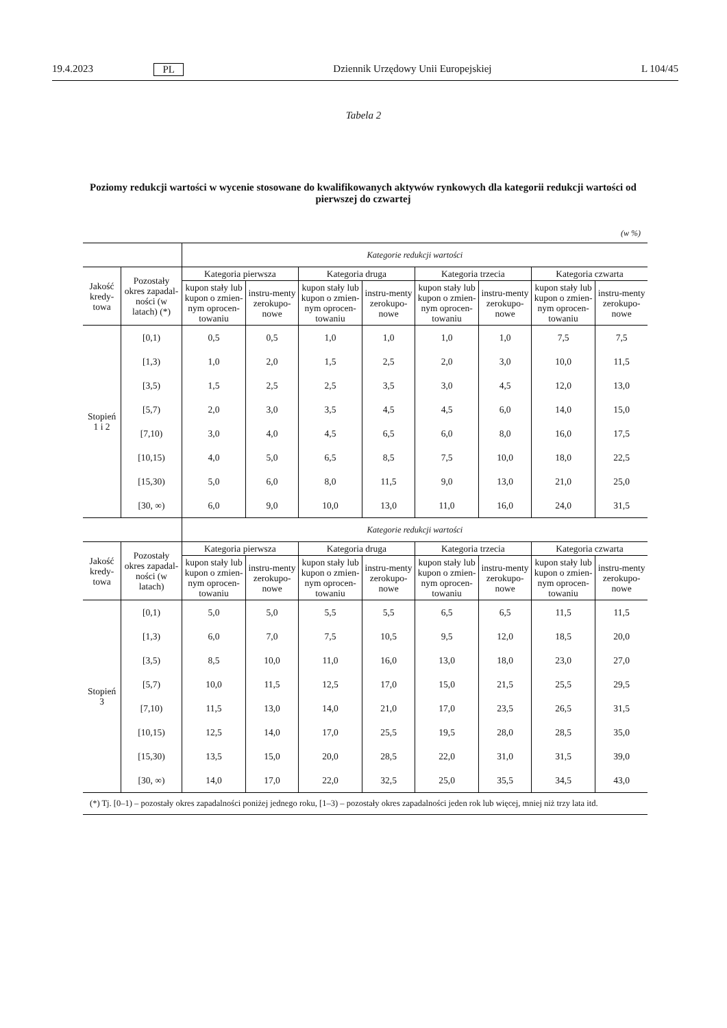19.4.2023 PL Dziennik Urzędowy Unii Europejskiej L 104/45
Tabela 2
Poziomy redukcji wartości w wycenie stosowane do kwalifikowanych aktywów rynkowych dla kategorii redukcji wartości od pierwszej do czwartej
(w %)
| | | Kategorie redukcji wartości | | | | | | | |
| --- | --- | --- | --- | --- | --- | --- | --- | --- | --- |
| Jakość kredy-towa | Pozostały okres zapadal-ności (w latach) (*) | Kategoria pierwsza | | Kategoria druga | | Kategoria trzecia | | Kategoria czwarta | |
| | | kupon stały lub kupon o zmien-nym oprocen-towaniu | instru-menty zerokupo-nowe | kupon stały lub kupon o zmien-nym oprocen-towaniu | instru-menty zerokupo-nowe | kupon stały lub kupon o zmien-nym oprocen-towaniu | instru-menty zerokupo-nowe | kupon stały lub kupon o zmien-nym oprocen-towaniu | instru-menty zerokupo-nowe |
| Stopień 1 i 2 | [0,1) | 0,5 | 0,5 | 1,0 | 1,0 | 1,0 | 1,0 | 7,5 | 7,5 |
| | [1,3) | 1,0 | 2,0 | 1,5 | 2,5 | 2,0 | 3,0 | 10,0 | 11,5 |
| | [3,5) | 1,5 | 2,5 | 2,5 | 3,5 | 3,0 | 4,5 | 12,0 | 13,0 |
| | [5,7) | 2,0 | 3,0 | 3,5 | 4,5 | 4,5 | 6,0 | 14,0 | 15,0 |
| | [7,10) | 3,0 | 4,0 | 4,5 | 6,5 | 6,0 | 8,0 | 16,0 | 17,5 |
| | [10,15) | 4,0 | 5,0 | 6,5 | 8,5 | 7,5 | 10,0 | 18,0 | 22,5 |
| | [15,30) | 5,0 | 6,0 | 8,0 | 11,5 | 9,0 | 13,0 | 21,0 | 25,0 |
| | [30, ∞) | 6,0 | 9,0 | 10,0 | 13,0 | 11,0 | 16,0 | 24,0 | 31,5 |
| | | Kategorie redukcji wartości | | | | | | | |
| Jakość kredy-towa | Pozostały okres zapadal-ności (w latach) | Kategoria pierwsza | | Kategoria druga | | Kategoria trzecia | | Kategoria czwarta | |
| | | kupon stały lub kupon o zmien-nym oprocen-towaniu | instru-menty zerokupo-nowe | kupon stały lub kupon o zmien-nym oprocen-towaniu | instru-menty zerokupo-nowe | kupon stały lub kupon o zmien-nym oprocen-towaniu | instru-menty zerokupo-nowe | kupon stały lub kupon o zmien-nym oprocen-towaniu | instru-menty zerokupo-nowe |
| Stopień 3 | [0,1) | 5,0 | 5,0 | 5,5 | 5,5 | 6,5 | 6,5 | 11,5 | 11,5 |
| | [1,3) | 6,0 | 7,0 | 7,5 | 10,5 | 9,5 | 12,0 | 18,5 | 20,0 |
| | [3,5) | 8,5 | 10,0 | 11,0 | 16,0 | 13,0 | 18,0 | 23,0 | 27,0 |
| | [5,7) | 10,0 | 11,5 | 12,5 | 17,0 | 15,0 | 21,5 | 25,5 | 29,5 |
| | [7,10) | 11,5 | 13,0 | 14,0 | 21,0 | 17,0 | 23,5 | 26,5 | 31,5 |
| | [10,15) | 12,5 | 14,0 | 17,0 | 25,5 | 19,5 | 28,0 | 28,5 | 35,0 |
| | [15,30) | 13,5 | 15,0 | 20,0 | 28,5 | 22,0 | 31,0 | 31,5 | 39,0 |
| | [30, ∞) | 14,0 | 17,0 | 22,0 | 32,5 | 25,0 | 35,5 | 34,5 | 43,0 |
| (*) Tj. [0–1) – pozostały okres zapadalności poniżej jednego roku, [1–3) – pozostały okres zapadalności jeden rok lub więcej, mniej niż trzy lata itd. | | | | | | | | | |